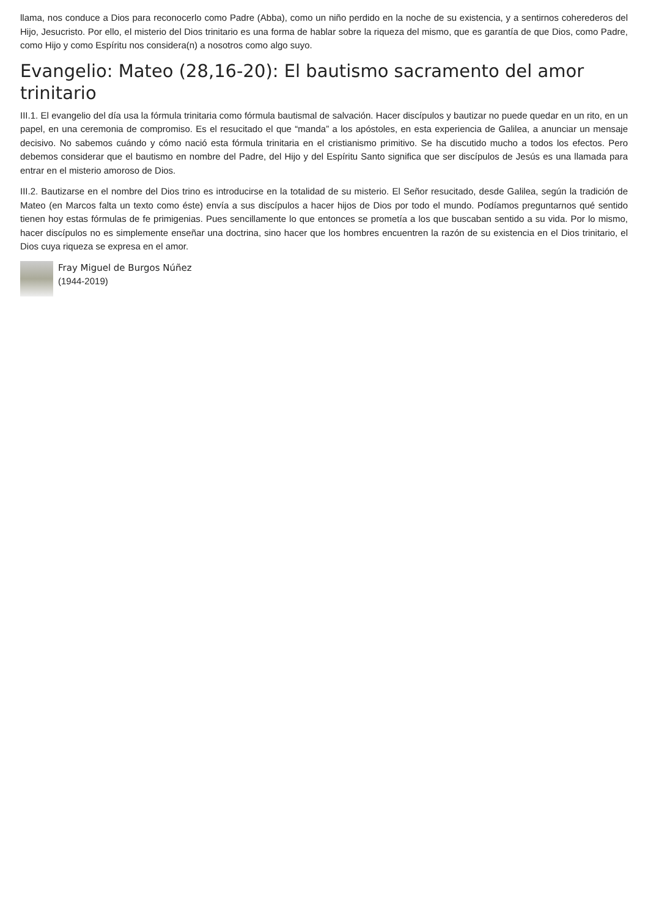llama, nos conduce a Dios para reconocerlo como Padre (Abba), como un niño perdido en la noche de su existencia, y a sentirnos coherederos del Hijo, Jesucristo. Por ello, el misterio del Dios trinitario es una forma de hablar sobre la riqueza del mismo, que es garantía de que Dios, como Padre, como Hijo y como Espíritu nos considera(n) a nosotros como algo suyo.
Evangelio: Mateo (28,16-20): El bautismo sacramento del amor trinitario
III.1. El evangelio del día usa la fórmula trinitaria como fórmula bautismal de salvación. Hacer discípulos y bautizar no puede quedar en un rito, en un papel, en una ceremonia de compromiso. Es el resucitado el que “manda” a los apóstoles, en esta experiencia de Galilea, a anunciar un mensaje decisivo. No sabemos cuándo y cómo nació esta fórmula trinitaria en el cristianismo primitivo. Se ha discutido mucho a todos los efectos. Pero debemos considerar que el bautismo en nombre del Padre, del Hijo y del Espíritu Santo significa que ser discípulos de Jesús es una llamada para entrar en el misterio amoroso de Dios.
III.2. Bautizarse en el nombre del Dios trino es introducirse en la totalidad de su misterio. El Señor resucitado, desde Galilea, según la tradición de Mateo (en Marcos falta un texto como éste) envía a sus discípulos a hacer hijos de Dios por todo el mundo. Podíamos preguntarnos qué sentido tienen hoy estas fórmulas de fe primigenias. Pues sencillamente lo que entonces se prometía a los que buscaban sentido a su vida. Por lo mismo, hacer discípulos no es simplemente enseñar una doctrina, sino hacer que los hombres encuentren la razón de su existencia en el Dios trinitario, el Dios cuya riqueza se expresa en el amor.
Fray Miguel de Burgos Núñez
(1944-2019)